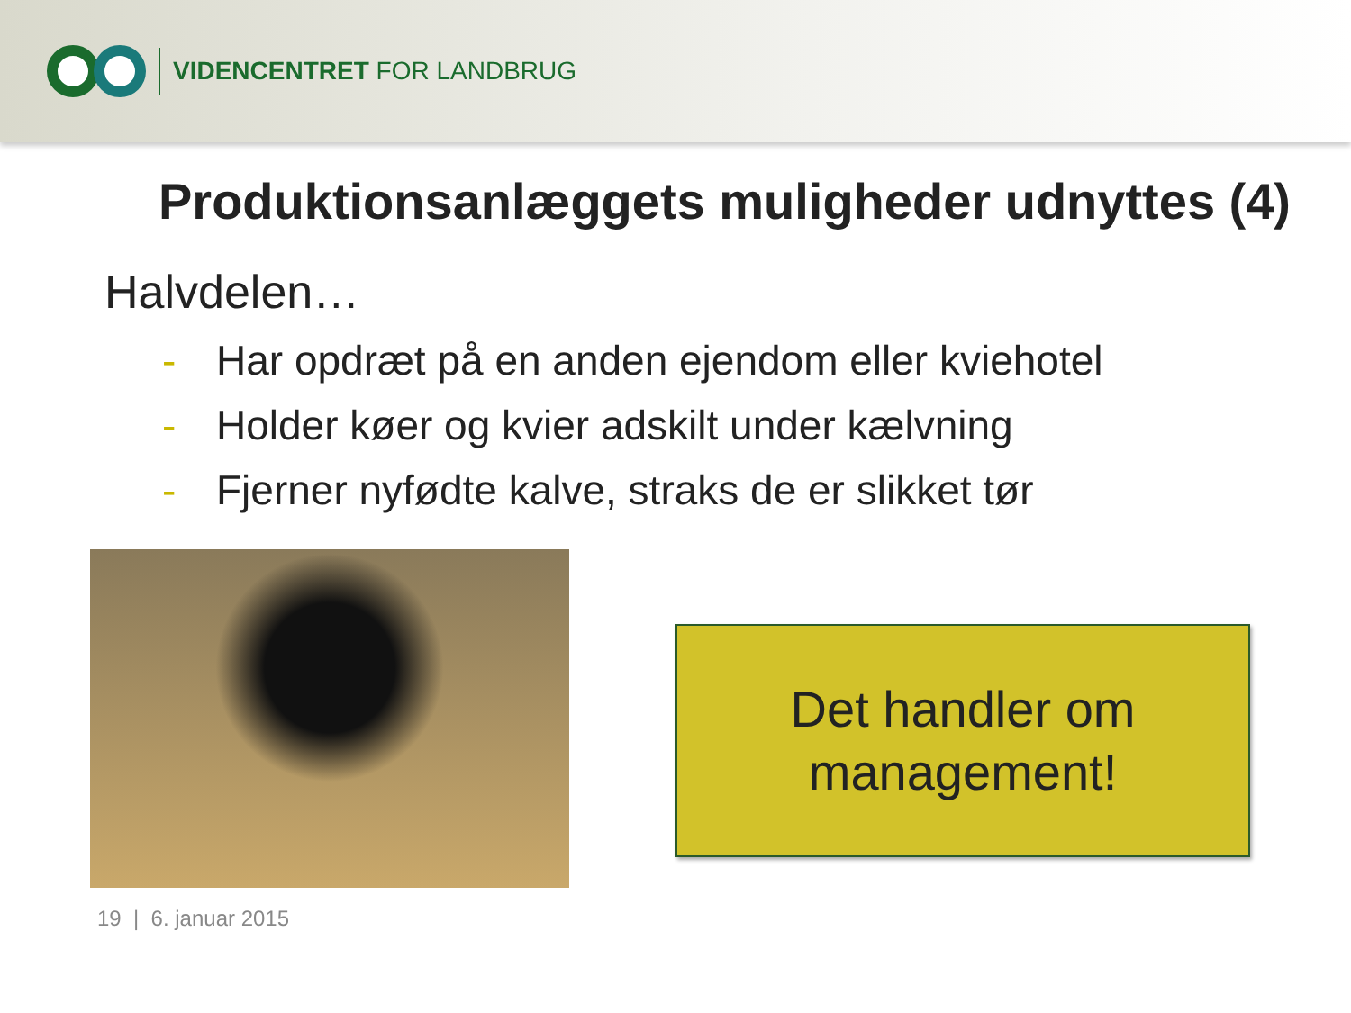VIDENCENTRET FOR LANDBRUG
Produktionsanlæggets muligheder udnyttes (4)
Halvdelen…
- Har opdræt på en anden ejendom eller kviehotel
- Holder køer og kvier adskilt under kælvning
- Fjerner nyfødte kalve, straks de er slikket tør
Det handler om
management!
19 | 6. januar 2015